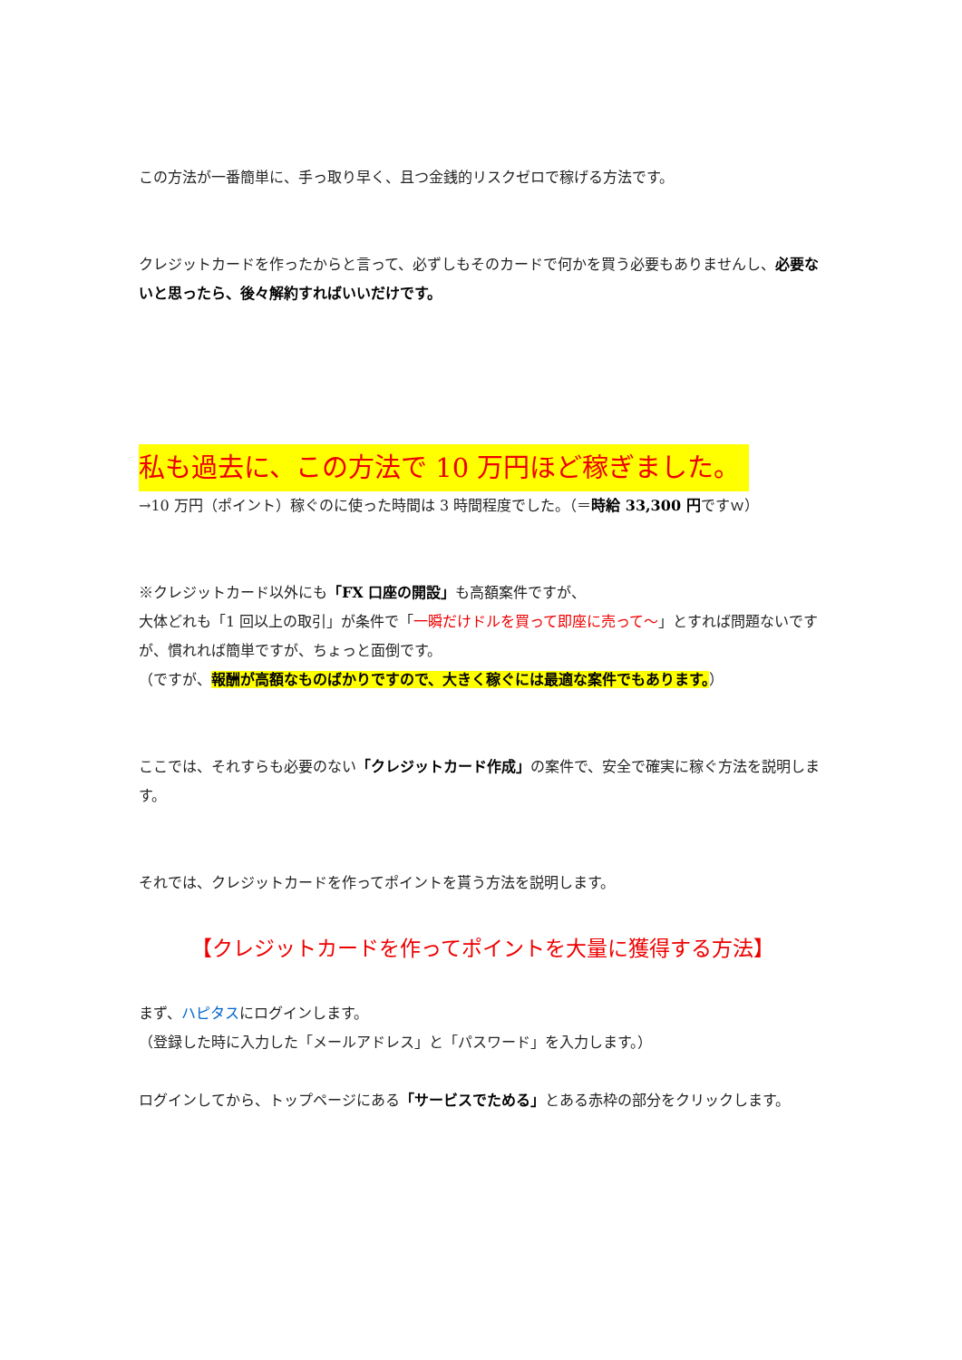この方法が一番簡単に、手っ取り早く、且つ金銭的リスクゼロで稼げる方法です。
クレジットカードを作ったからと言って、必ずしもそのカードで何かを買う必要もありませんし、必要ないと思ったら、後々解約すればいいだけです。
私も過去に、この方法で 10 万円ほど稼ぎました。
→10 万円（ポイント）稼ぐのに使った時間は 3 時間程度でした。（＝時給 33,300 円ですｗ）
※クレジットカード以外にも「FX 口座の開設」も高額案件ですが、
大体どれも「1 回以上の取引」が条件で「一瞬だけドルを買って即座に売って～」とすれば問題ないですが、慣れれば簡単ですが、ちょっと面倒です。
（ですが、報酬が高額なものばかりですので、大きく稼ぐには最適な案件でもあります。）
ここでは、それすらも必要のない「クレジットカード作成」の案件で、安全で確実に稼ぐ方法を説明します。
それでは、クレジットカードを作ってポイントを貰う方法を説明します。
【クレジットカードを作ってポイントを大量に獲得する方法】
まず、ハピタスにログインします。
（登録した時に入力した「メールアドレス」と「パスワード」を入力します。）
ログインしてから、トップページにある「サービスでためる」とある赤枠の部分をクリックします。